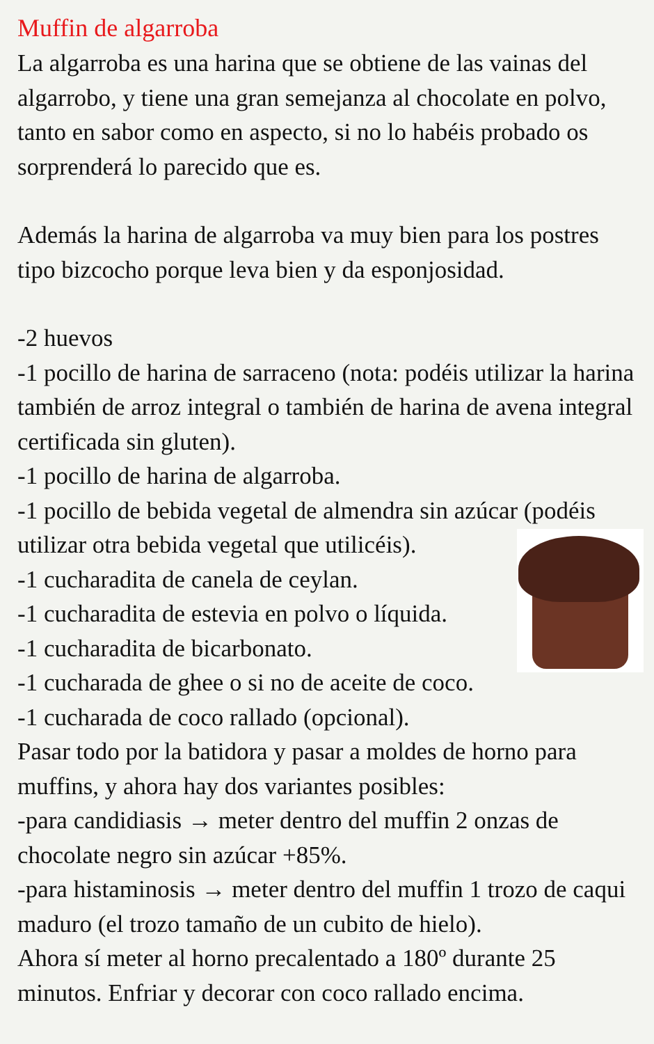Muffin de algarroba
La algarroba es una harina que se obtiene de las vainas del algarrobo, y tiene una gran semejanza al chocolate en polvo, tanto en sabor como en aspecto, si no lo habéis probado os sorprenderá lo parecido que es.
Además la harina de algarroba va muy bien para los postres tipo bizcocho porque leva bien y da esponjosidad.
-2 huevos
-1 pocillo de harina de sarraceno (nota: podéis utilizar la harina también de arroz integral o también de harina de avena integral certificada sin gluten).
-1 pocillo de harina de algarroba.
-1 pocillo de bebida vegetal de almendra sin azúcar (podéis utilizar otra bebida vegetal que utilicéis).
-1 cucharadita de canela de ceylan.
-1 cucharadita de estevia en polvo o líquida.
-1 cucharadita de bicarbonato.
-1 cucharada de ghee o si no de aceite de coco.
-1 cucharada de coco rallado (opcional).
Pasar todo por la batidora y pasar a moldes de horno para muffins, y ahora hay dos variantes posibles:
-para candidiasis → meter dentro del muffin 2 onzas de chocolate negro sin azúcar +85%.
-para histaminosis → meter dentro del muffin 1 trozo de caqui maduro (el trozo tamaño de un cubito de hielo).
Ahora sí meter al horno precalentado a 180º durante 25 minutos. Enfriar y decorar con coco rallado encima.